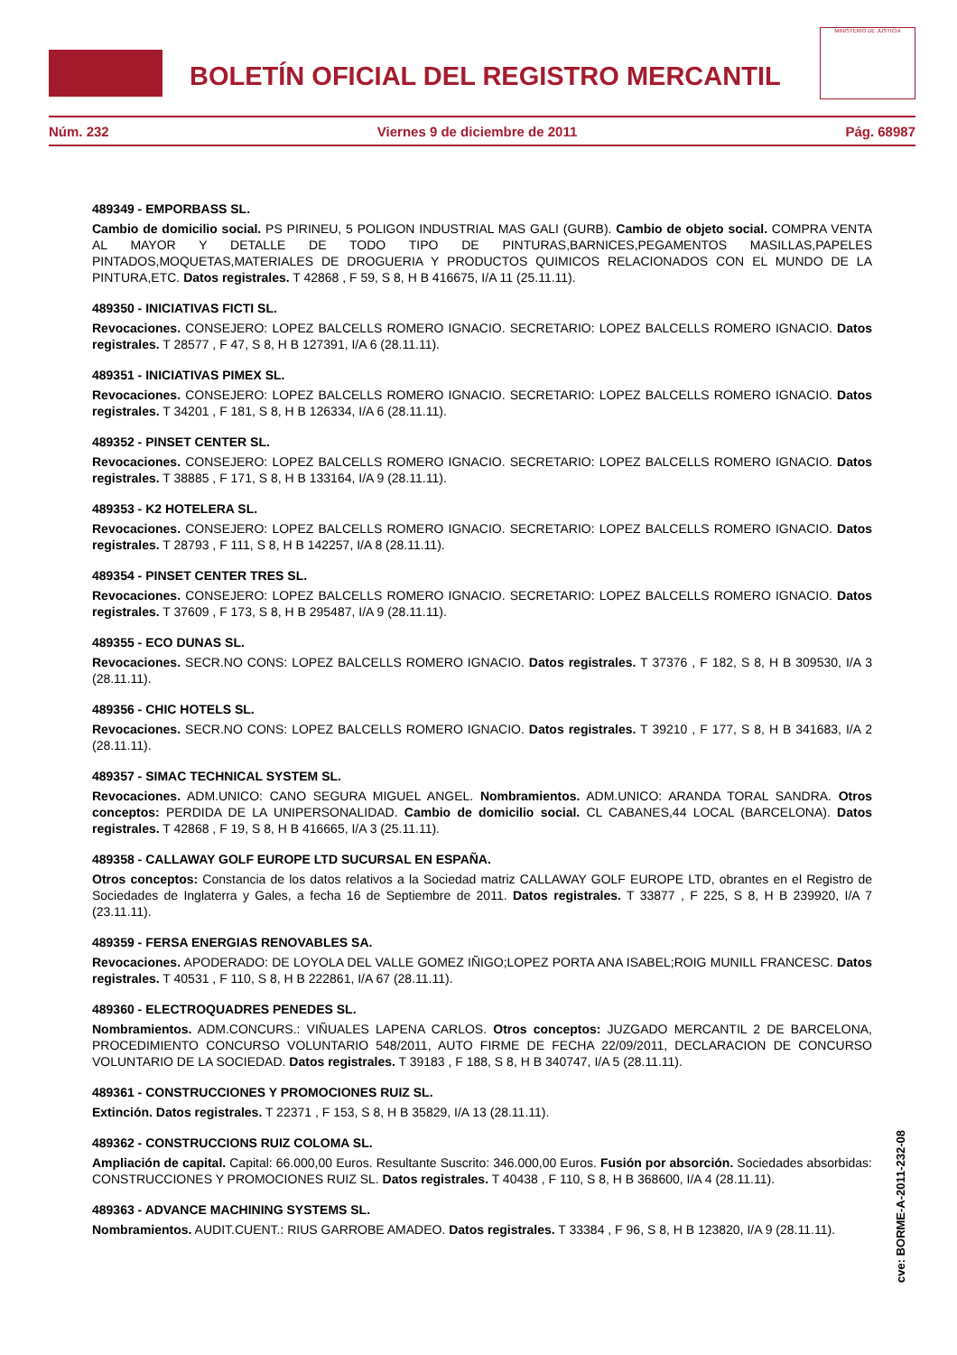BOLETÍN OFICIAL DEL REGISTRO MERCANTIL
MINISTERIO DE JUSTICIA
Núm. 232 Viernes 9 de diciembre de 2011 Pág. 68987
489349 - EMPORBASS SL.
Cambio de domicilio social. PS PIRINEU, 5 POLIGON INDUSTRIAL MAS GALI (GURB). Cambio de objeto social. COMPRA VENTA AL MAYOR Y DETALLE DE TODO TIPO DE PINTURAS,BARNICES,PEGAMENTOS MASILLAS,PAPELES PINTADOS,MOQUETAS,MATERIALES DE DROGUERIA Y PRODUCTOS QUIMICOS RELACIONADOS CON EL MUNDO DE LA PINTURA,ETC. Datos registrales. T 42868 , F 59, S 8, H B 416675, I/A 11 (25.11.11).
489350 - INICIATIVAS FICTI SL.
Revocaciones. CONSEJERO: LOPEZ BALCELLS ROMERO IGNACIO. SECRETARIO: LOPEZ BALCELLS ROMERO IGNACIO. Datos registrales. T 28577 , F 47, S 8, H B 127391, I/A 6 (28.11.11).
489351 - INICIATIVAS PIMEX SL.
Revocaciones. CONSEJERO: LOPEZ BALCELLS ROMERO IGNACIO. SECRETARIO: LOPEZ BALCELLS ROMERO IGNACIO. Datos registrales. T 34201 , F 181, S 8, H B 126334, I/A 6 (28.11.11).
489352 - PINSET CENTER SL.
Revocaciones. CONSEJERO: LOPEZ BALCELLS ROMERO IGNACIO. SECRETARIO: LOPEZ BALCELLS ROMERO IGNACIO. Datos registrales. T 38885 , F 171, S 8, H B 133164, I/A 9 (28.11.11).
489353 - K2 HOTELERA SL.
Revocaciones. CONSEJERO: LOPEZ BALCELLS ROMERO IGNACIO. SECRETARIO: LOPEZ BALCELLS ROMERO IGNACIO. Datos registrales. T 28793 , F 111, S 8, H B 142257, I/A 8 (28.11.11).
489354 - PINSET CENTER TRES SL.
Revocaciones. CONSEJERO: LOPEZ BALCELLS ROMERO IGNACIO. SECRETARIO: LOPEZ BALCELLS ROMERO IGNACIO. Datos registrales. T 37609 , F 173, S 8, H B 295487, I/A 9 (28.11.11).
489355 - ECO DUNAS SL.
Revocaciones. SECR.NO CONS: LOPEZ BALCELLS ROMERO IGNACIO. Datos registrales. T 37376 , F 182, S 8, H B 309530, I/A 3 (28.11.11).
489356 - CHIC HOTELS SL.
Revocaciones. SECR.NO CONS: LOPEZ BALCELLS ROMERO IGNACIO. Datos registrales. T 39210 , F 177, S 8, H B 341683, I/A 2 (28.11.11).
489357 - SIMAC TECHNICAL SYSTEM SL.
Revocaciones. ADM.UNICO: CANO SEGURA MIGUEL ANGEL. Nombramientos. ADM.UNICO: ARANDA TORAL SANDRA. Otros conceptos: PERDIDA DE LA UNIPERSONALIDAD. Cambio de domicilio social. CL CABANES,44 LOCAL (BARCELONA). Datos registrales. T 42868 , F 19, S 8, H B 416665, I/A 3 (25.11.11).
489358 - CALLAWAY GOLF EUROPE LTD SUCURSAL EN ESPAÑA.
Otros conceptos: Constancia de los datos relativos a la Sociedad matriz CALLAWAY GOLF EUROPE LTD, obrantes en el Registro de Sociedades de Inglaterra y Gales, a fecha 16 de Septiembre de 2011. Datos registrales. T 33877 , F 225, S 8, H B 239920, I/A 7 (23.11.11).
489359 - FERSA ENERGIAS RENOVABLES SA.
Revocaciones. APODERADO: DE LOYOLA DEL VALLE GOMEZ IÑIGO;LOPEZ PORTA ANA ISABEL;ROIG MUNILL FRANCESC. Datos registrales. T 40531 , F 110, S 8, H B 222861, I/A 67 (28.11.11).
489360 - ELECTROQUADRES PENEDES SL.
Nombramientos. ADM.CONCURS.: VIÑUALES LAPENA CARLOS. Otros conceptos: JUZGADO MERCANTIL 2 DE BARCELONA, PROCEDIMIENTO CONCURSO VOLUNTARIO 548/2011, AUTO FIRME DE FECHA 22/09/2011, DECLARACION DE CONCURSO VOLUNTARIO DE LA SOCIEDAD. Datos registrales. T 39183 , F 188, S 8, H B 340747, I/A 5 (28.11.11).
489361 - CONSTRUCCIONES Y PROMOCIONES RUIZ SL.
Extinción. Datos registrales. T 22371 , F 153, S 8, H B 35829, I/A 13 (28.11.11).
489362 - CONSTRUCCIONS RUIZ COLOMA SL.
Ampliación de capital. Capital: 66.000,00 Euros. Resultante Suscrito: 346.000,00 Euros. Fusión por absorción. Sociedades absorbidas: CONSTRUCCIONES Y PROMOCIONES RUIZ SL. Datos registrales. T 40438 , F 110, S 8, H B 368600, I/A 4 (28.11.11).
489363 - ADVANCE MACHINING SYSTEMS SL.
Nombramientos. AUDIT.CUENT.: RIUS GARROBE AMADEO. Datos registrales. T 33384 , F 96, S 8, H B 123820, I/A 9 (28.11.11).
cve: BORME-A-2011-232-08